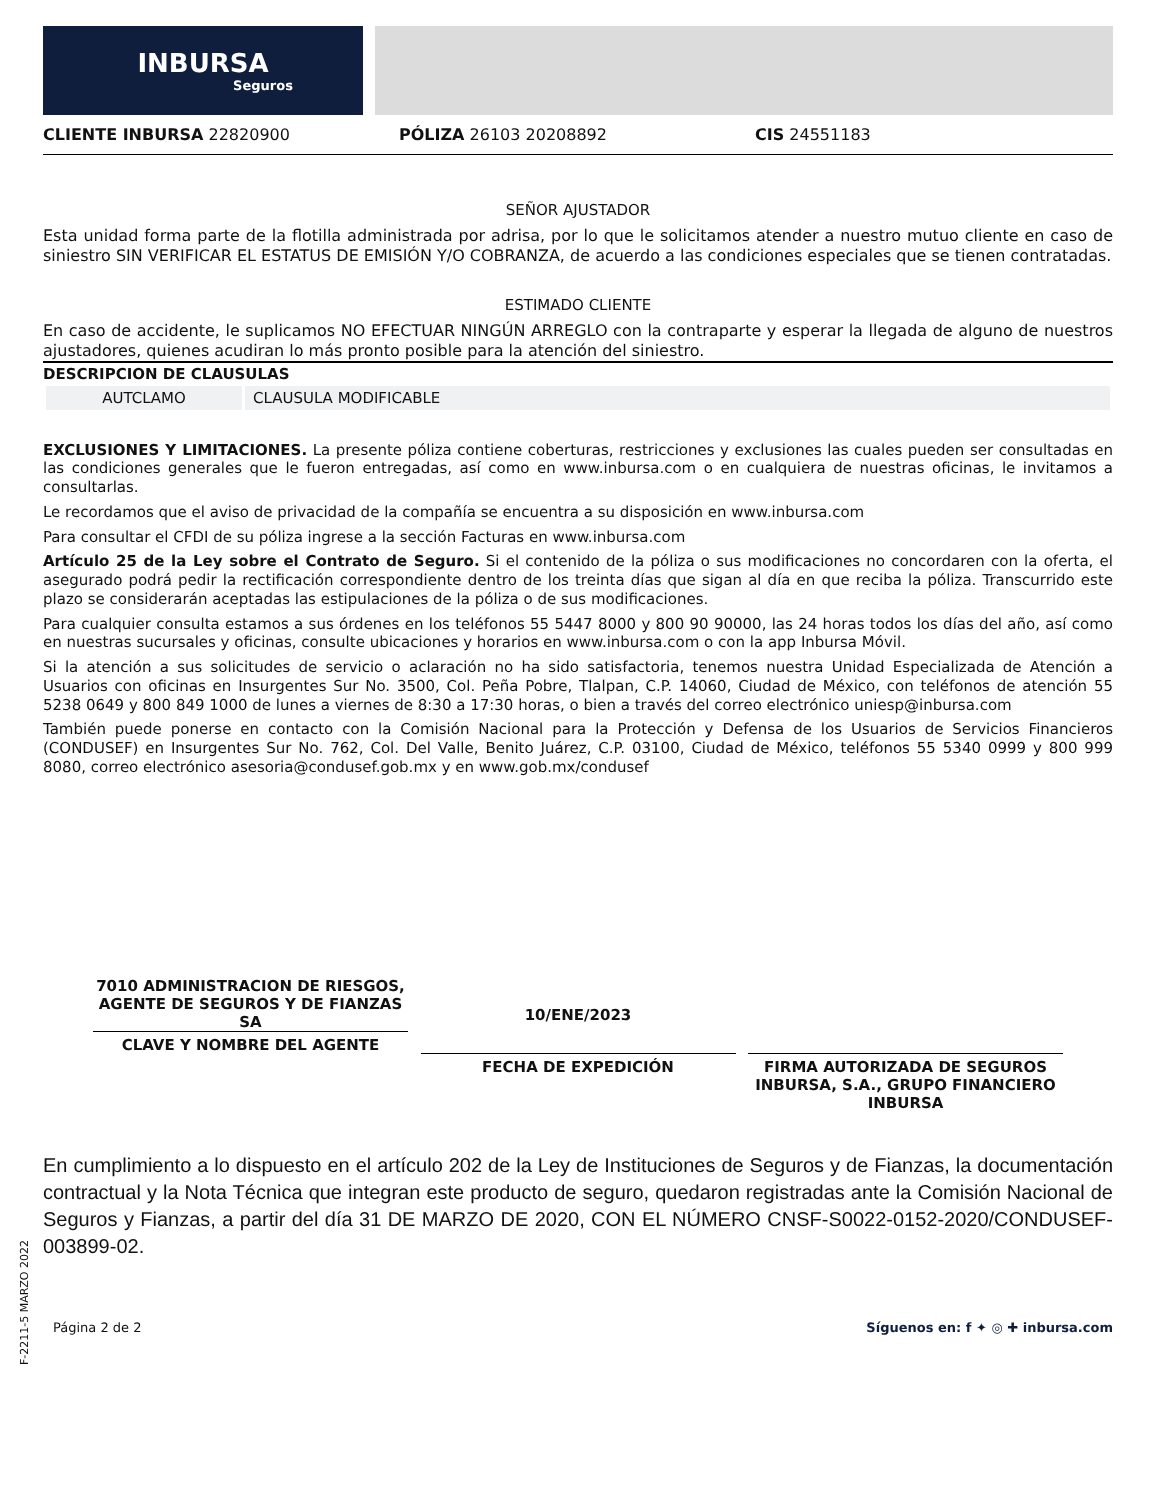F-2211-5 MARZO 2022
INBURSA
Seguros
CLIENTE INBURSA 22820900 PÓLIZA 26103 20208892 CIS 24551183
SEÑOR AJUSTADOR
Esta unidad forma parte de la flotilla administrada por adrisa, por lo que le solicitamos atender a nuestro mutuo cliente en caso de siniestro SIN VERIFICAR EL ESTATUS DE EMISIÓN Y/O COBRANZA, de acuerdo a las condiciones especiales que se tienen contratadas.
ESTIMADO CLIENTE
En caso de accidente, le suplicamos NO EFECTUAR NINGÚN ARREGLO con la contraparte y esperar la llegada de alguno de nuestros ajustadores, quienes acudiran lo más pronto posible para la atención del siniestro.
DESCRIPCION DE CLAUSULAS
| AUTCLAMO | CLAUSULA MODIFICABLE |
EXCLUSIONES Y LIMITACIONES. La presente póliza contiene coberturas, restricciones y exclusiones las cuales pueden ser consultadas en las condiciones generales que le fueron entregadas, así como en www.inbursa.com o en cualquiera de nuestras oficinas, le invitamos a consultarlas.
Le recordamos que el aviso de privacidad de la compañía se encuentra a su disposición en www.inbursa.com
Para consultar el CFDI de su póliza ingrese a la sección Facturas en www.inbursa.com
Artículo 25 de la Ley sobre el Contrato de Seguro. Si el contenido de la póliza o sus modificaciones no concordaren con la oferta, el asegurado podrá pedir la rectificación correspondiente dentro de los treinta días que sigan al día en que reciba la póliza. Transcurrido este plazo se considerarán aceptadas las estipulaciones de la póliza o de sus modificaciones.
Para cualquier consulta estamos a sus órdenes en los teléfonos 55 5447 8000 y 800 90 90000, las 24 horas todos los días del año, así como en nuestras sucursales y oficinas, consulte ubicaciones y horarios en www.inbursa.com o con la app Inbursa Móvil.
Si la atención a sus solicitudes de servicio o aclaración no ha sido satisfactoria, tenemos nuestra Unidad Especializada de Atención a Usuarios con oficinas en Insurgentes Sur No. 3500, Col. Peña Pobre, Tlalpan, C.P. 14060, Ciudad de México, con teléfonos de atención 55 5238 0649 y 800 849 1000 de lunes a viernes de 8:30 a 17:30 horas, o bien a través del correo electrónico uniesp@inbursa.com
También puede ponerse en contacto con la Comisión Nacional para la Protección y Defensa de los Usuarios de Servicios Financieros (CONDUSEF) en Insurgentes Sur No. 762, Col. Del Valle, Benito Juárez, C.P. 03100, Ciudad de México, teléfonos 55 5340 0999 y 800 999 8080, correo electrónico asesoria@condusef.gob.mx y en www.gob.mx/condusef
7010 ADMINISTRACION DE RIESGOS, AGENTE DE SEGUROS Y DE FIANZAS SA
CLAVE Y NOMBRE DEL AGENTE
10/ENE/2023
FECHA DE EXPEDICIÓN
FIRMA AUTORIZADA DE SEGUROS INBURSA, S.A., GRUPO FINANCIERO INBURSA
En cumplimiento a lo dispuesto en el artículo 202 de la Ley de Instituciones de Seguros y de Fianzas, la documentación contractual y la Nota Técnica que integran este producto de seguro, quedaron registradas ante la Comisión Nacional de Seguros y Fianzas, a partir del día 31 DE MARZO DE 2020, CON EL NÚMERO CNSF-S0022-0152-2020/CONDUSEF-003899-02.
Página 2 de 2 Síguenos en: f ✦ ◎ ✚ inbursa.com